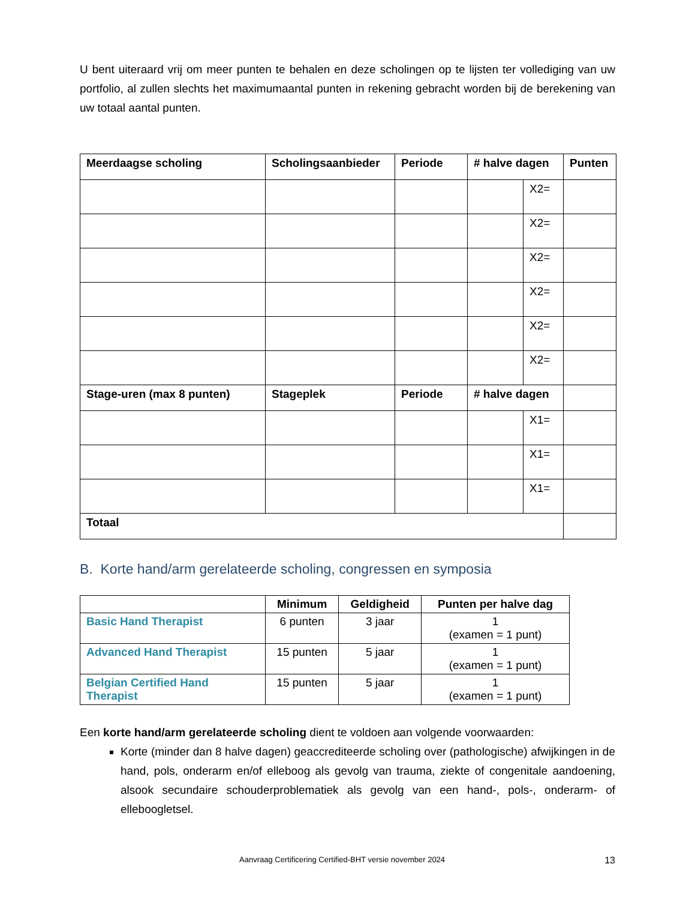U bent uiteraard vrij om meer punten te behalen en deze scholingen op te lijsten ter vollediging van uw portfolio, al zullen slechts het maximumaantal punten in rekening gebracht worden bij de berekening van uw totaal aantal punten.
| Meerdaagse scholing | Scholingsaanbieder | Periode | # halve dagen | | Punten |
| --- | --- | --- | --- | --- | --- |
| | | | | X2= | |
| | | | | X2= | |
| | | | | X2= | |
| | | | | X2= | |
| | | | | X2= | |
| | | | | X2= | |
| Stage-uren (max 8 punten) | Stageplek | Periode | # halve dagen | | |
| | | | | X1= | |
| | | | | X1= | |
| | | | | X1= | |
| Totaal | | | | | |
B. Korte hand/arm gerelateerde scholing, congressen en symposia
| | Minimum | Geldigheid | Punten per halve dag |
| --- | --- | --- | --- |
| Basic Hand Therapist | 6 punten | 3 jaar | 1 (examen = 1 punt) |
| Advanced Hand Therapist | 15 punten | 5 jaar | 1 (examen = 1 punt) |
| Belgian Certified Hand Therapist | 15 punten | 5 jaar | 1 (examen = 1 punt) |
Een korte hand/arm gerelateerde scholing dient te voldoen aan volgende voorwaarden:
Korte (minder dan 8 halve dagen) geaccrediteerde scholing over (pathologische) afwijkingen in de hand, pols, onderarm en/of elleboog als gevolg van trauma, ziekte of congenitale aandoening, alsook secundaire schouderproblematiek als gevolg van een hand-, pols-, onderarm- of elleboogletsel.
Aanvraag Certificering Certified-BHT versie november 2024 13